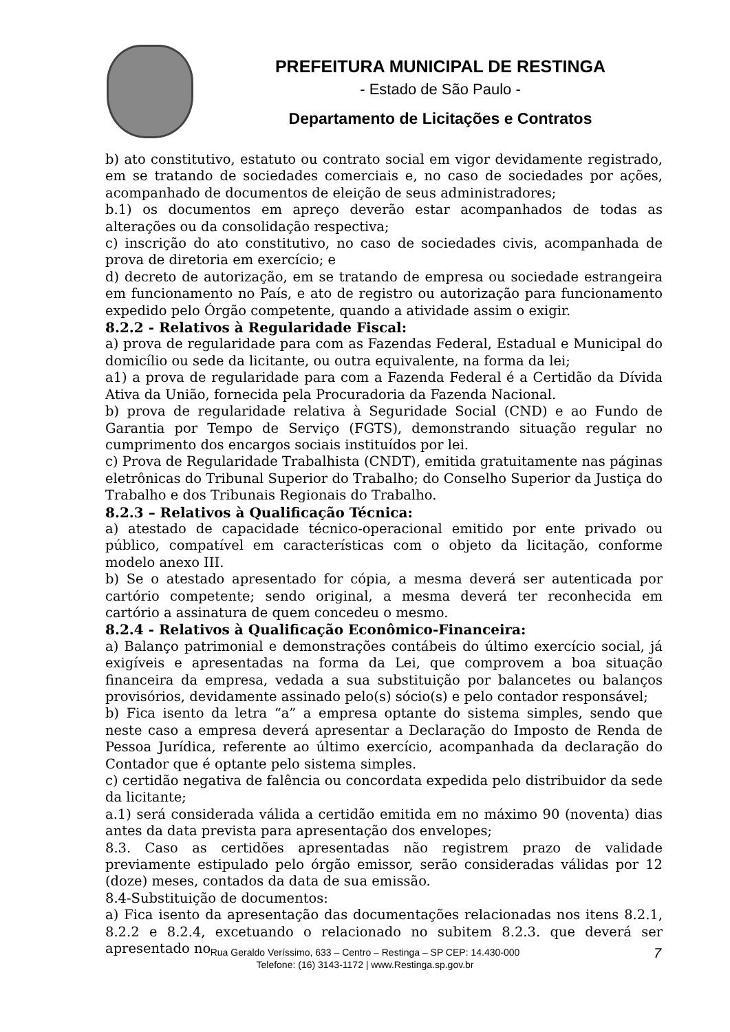PREFEITURA MUNICIPAL DE RESTINGA
- Estado de São Paulo -
Departamento de Licitações e Contratos
b) ato constitutivo, estatuto ou contrato social em vigor devidamente registrado, em se tratando de sociedades comerciais e, no caso de sociedades por ações, acompanhado de documentos de eleição de seus administradores;
b.1) os documentos em apreço deverão estar acompanhados de todas as alterações ou da consolidação respectiva;
c) inscrição do ato constitutivo, no caso de sociedades civis, acompanhada de prova de diretoria em exercício; e
d) decreto de autorização, em se tratando de empresa ou sociedade estrangeira em funcionamento no País, e ato de registro ou autorização para funcionamento expedido pelo Órgão competente, quando a atividade assim o exigir.
8.2.2 - Relativos à Regularidade Fiscal:
a) prova de regularidade para com as Fazendas Federal, Estadual e Municipal do domicílio ou sede da licitante, ou outra equivalente, na forma da lei;
a1) a prova de regularidade para com a Fazenda Federal é a Certidão da Dívida Ativa da União, fornecida pela Procuradoria da Fazenda Nacional.
b) prova de regularidade relativa à Seguridade Social (CND) e ao Fundo de Garantia por Tempo de Serviço (FGTS), demonstrando situação regular no cumprimento dos encargos sociais instituídos por lei.
c) Prova de Regularidade Trabalhista (CNDT), emitida gratuitamente nas páginas eletrônicas do Tribunal Superior do Trabalho; do Conselho Superior da Justiça do Trabalho e dos Tribunais Regionais do Trabalho.
8.2.3 – Relativos à Qualificação Técnica:
a) atestado de capacidade técnico-operacional emitido por ente privado ou público, compatível em características com o objeto da licitação, conforme modelo anexo III.
b) Se o atestado apresentado for cópia, a mesma deverá ser autenticada por cartório competente; sendo original, a mesma deverá ter reconhecida em cartório a assinatura de quem concedeu o mesmo.
8.2.4 - Relativos à Qualificação Econômico-Financeira:
a) Balanço patrimonial e demonstrações contábeis do último exercício social, já exigíveis e apresentadas na forma da Lei, que comprovem a boa situação financeira da empresa, vedada a sua substituição por balancetes ou balanços provisórios, devidamente assinado pelo(s) sócio(s) e pelo contador responsável;
b) Fica isento da letra “a” a empresa optante do sistema simples, sendo que neste caso a empresa deverá apresentar a Declaração do Imposto de Renda de Pessoa Jurídica, referente ao último exercício, acompanhada da declaração do Contador que é optante pelo sistema simples.
c) certidão negativa de falência ou concordata expedida pelo distribuidor da sede da licitante;
a.1) será considerada válida a certidão emitida em no máximo 90 (noventa) dias antes da data prevista para apresentação dos envelopes;
8.3. Caso as certidões apresentadas não registrem prazo de validade previamente estipulado pelo órgão emissor, serão consideradas válidas por 12 (doze) meses, contados da data de sua emissão.
8.4-Substituição de documentos:
a) Fica isento da apresentação das documentações relacionadas nos itens 8.2.1, 8.2.2 e 8.2.4, excetuando o relacionado no subitem 8.2.3. que deverá ser apresentado no
Rua Geraldo Veríssimo, 633 – Centro – Restinga – SP CEP: 14.430-000
Telefone: (16) 3143-1172 | www.Restinga.sp.gov.br
7